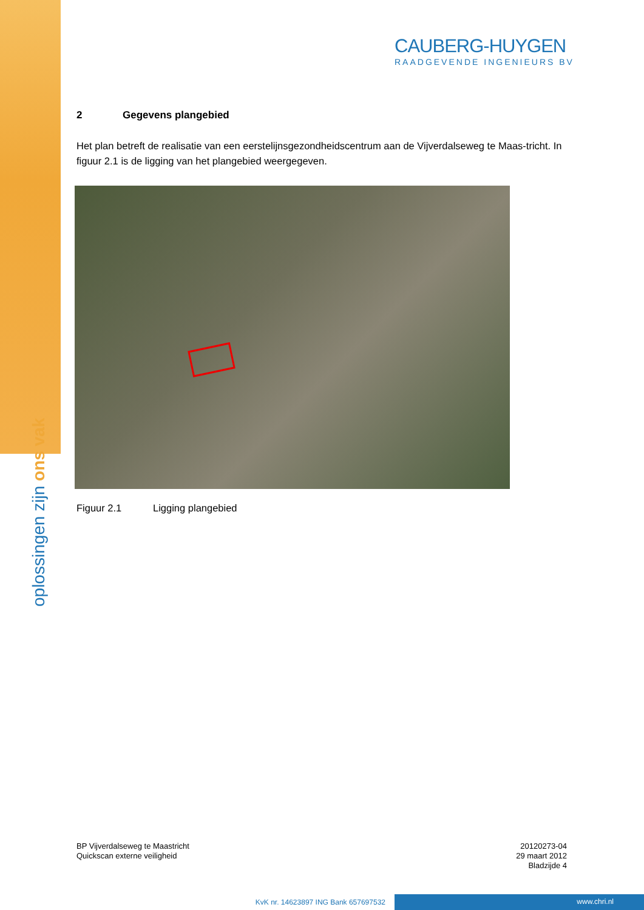oplossingen zijn ons vak
CAUBERG-HUYGEN
RAADGEVENDE INGENIEURS BV
2 Gegevens plangebied
Het plan betreft de realisatie van een eerstelijnsgezondheidscentrum aan de Vijverdalseweg te Maas-tricht. In figuur 2.1 is de ligging van het plangebied weergegeven.
Figuur 2.1 Ligging plangebied
BP Vijverdalseweg te Maastricht
Quickscan externe veiligheid
20120273-04
29 maart 2012
Bladzijde 4
KvK nr. 14623897 ING Bank 657697532 www.chri.nl